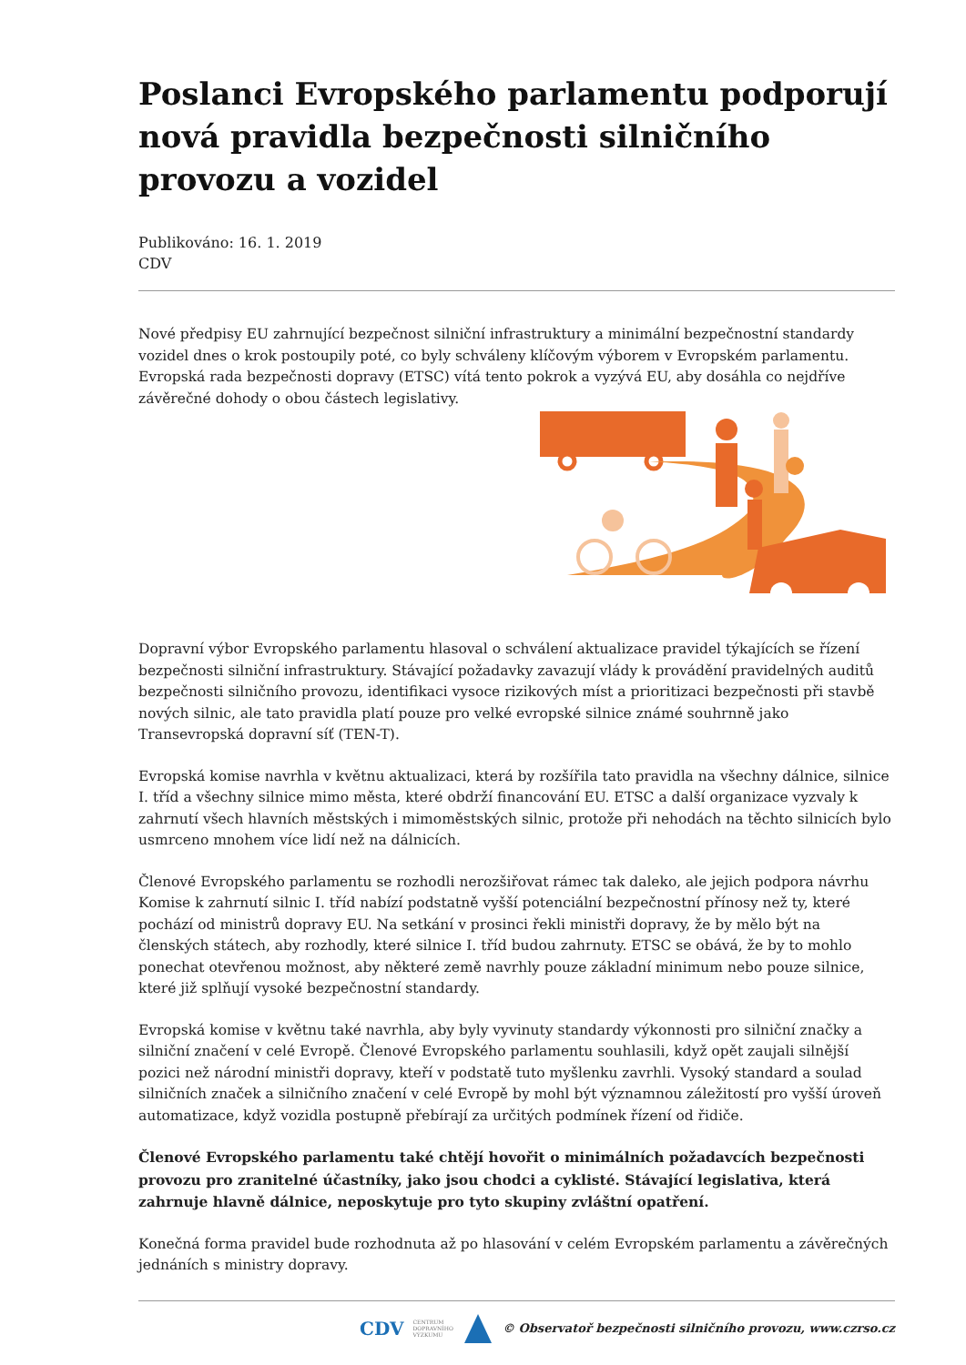Poslanci Evropského parlamentu podporují nová pravidla bezpečnosti silničního provozu a vozidel
Publikováno: 16. 1. 2019
CDV
Nové předpisy EU zahrnující bezpečnost silniční infrastruktury a minimální bezpečnostní standardy vozidel dnes o krok postoupily poté, co byly schváleny klíčovým výborem v Evropském parlamentu. Evropská rada bezpečnosti dopravy (ETSC) vítá tento pokrok a vyzývá EU, aby dosáhla co nejdříve závěrečné dohody o obou částech legislativy.
Dopravní výbor Evropského parlamentu hlasoval o schválení aktualizace pravidel týkajících se řízení bezpečnosti silniční infrastruktury. Stávající požadavky zavazují vlády k provádění pravidelných auditů bezpečnosti silničního provozu, identifikaci vysoce rizikových míst a prioritizaci bezpečnosti při stavbě nových silnic, ale tato pravidla platí pouze pro velké evropské silnice známé souhrnně jako Transevropská dopravní síť (TEN-T).
Evropská komise navrhla v květnu aktualizaci, která by rozšířila tato pravidla na všechny dálnice, silnice I. tříd a všechny silnice mimo města, které obdrží financování EU. ETSC a další organizace vyzvaly k zahrnutí všech hlavních městských i mimoměstských silnic, protože při nehodách na těchto silnicích bylo usmrceno mnohem více lidí než na dálnicích.
Členové Evropského parlamentu se rozhodli nerozšiřovat rámec tak daleko, ale jejich podpora návrhu Komise k zahrnutí silnic I. tříd nabízí podstatně vyšší potenciální bezpečnostní přínosy než ty, které pochází od ministrů dopravy EU. Na setkání v prosinci řekli ministři dopravy, že by mělo být na členských státech, aby rozhodly, které silnice I. tříd budou zahrnuty. ETSC se obává, že by to mohlo ponechat otevřenou možnost, aby některé země navrhly pouze základní minimum nebo pouze silnice, které již splňují vysoké bezpečnostní standardy.
Evropská komise v květnu také navrhla, aby byly vyvinuty standardy výkonnosti pro silniční značky a silniční značení v celé Evropě. Členové Evropského parlamentu souhlasili, když opět zaujali silnější pozici než národní ministři dopravy, kteří v podstatě tuto myšlenku zavrhli. Vysoký standard a soulad silničních značek a silničního značení v celé Evropě by mohl být významnou záležitostí pro vyšší úroveň automatizace, když vozidla postupně přebírají za určitých podmínek řízení od řidiče.
Členové Evropského parlamentu také chtějí hovořit o minimálních požadavcích bezpečnosti provozu pro zranitelné účastníky, jako jsou chodci a cyklisté. Stávající legislativa, která zahrnuje hlavně dálnice, neposkytuje pro tyto skupiny zvláštní opatření.
Konečná forma pravidel bude rozhodnuta až po hlasování v celém Evropském parlamentu a závěrečných jednáních s ministry dopravy.
CDV CENTRUM
DOPRAVNÍHO
VÝZKUMU © Observatoř bezpečnosti silničního provozu, www.czrso.cz